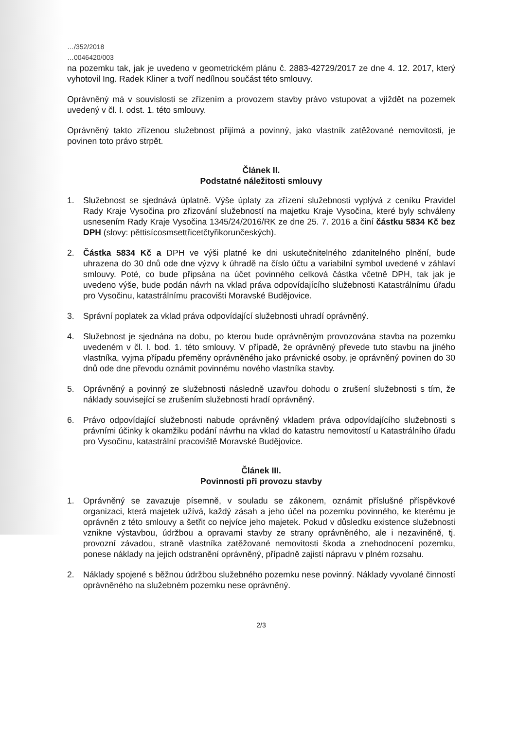…/352/2018
…0046420/003
na pozemku tak, jak je uvedeno v geometrickém plánu č. 2883-42729/2017 ze dne 4. 12. 2017, který vyhotovil Ing. Radek Kliner a tvoří nedílnou součást této smlouvy.
Oprávněný má v souvislosti se zřízením a provozem stavby právo vstupovat a vjíždět na pozemek uvedený v čl. I. odst. 1. této smlouvy.
Oprávněný takto zřízenou služebnost přijímá a povinný, jako vlastník zatěžované nemovitosti, je povinen toto právo strpět.
Článek II.
Podstatné náležitosti smlouvy
1. Služebnost se sjednává úplatně. Výše úplaty za zřízení služebnosti vyplývá z ceníku Pravidel Rady Kraje Vysočina pro zřizování služebností na majetku Kraje Vysočina, které byly schváleny usnesením Rady Kraje Vysočina 1345/24/2016/RK ze dne 25. 7. 2016 a činí částku 5834 Kč bez DPH (slovy: pěttisícosmsettřicetčtyřikorunčeských).
2. Částka 5834 Kč a DPH ve výši platné ke dni uskutečnitelného zdanitelného plnění, bude uhrazena do 30 dnů ode dne výzvy k úhradě na číslo účtu a variabilní symbol uvedené v záhlaví smlouvy. Poté, co bude připsána na účet povinného celková částka včetně DPH, tak jak je uvedeno výše, bude podán návrh na vklad práva odpovídajícího služebnosti Katastrálnímu úřadu pro Vysočinu, katastrálnímu pracovišti Moravské Budějovice.
3. Správní poplatek za vklad práva odpovídající služebnosti uhradí oprávněný.
4. Služebnost je sjednána na dobu, po kterou bude oprávněným provozována stavba na pozemku uvedeném v čl. I. bod. 1. této smlouvy. V případě, že oprávněný převede tuto stavbu na jiného vlastníka, vyjma případu přeměny oprávněného jako právnické osoby, je oprávněný povinen do 30 dnů ode dne převodu oznámit povinnému nového vlastníka stavby.
5. Oprávněný a povinný ze služebnosti následně uzavřou dohodu o zrušení služebnosti s tím, že náklady související se zrušením služebnosti hradí oprávněný.
6. Právo odpovídající služebnosti nabude oprávněný vkladem práva odpovídajícího služebnosti s právními účinky k okamžiku podání návrhu na vklad do katastru nemovitostí u Katastrálního úřadu pro Vysočinu, katastrální pracoviště Moravské Budějovice.
Článek III.
Povinnosti při provozu stavby
1. Oprávněný se zavazuje písemně, v souladu se zákonem, oznámit příslušné příspěvkové organizaci, která majetek užívá, každý zásah a jeho účel na pozemku povinného, ke kterému je oprávněn z této smlouvy a šetřit co nejvíce jeho majetek. Pokud v důsledku existence služebnosti vznikne výstavbou, údržbou a opravami stavby ze strany oprávněného, ale i nezaviněně, tj. provozní závadou, straně vlastníka zatěžované nemovitosti škoda a znehodnocení pozemku, ponese náklady na jejich odstranění oprávněný, případně zajistí nápravu v plném rozsahu.
2. Náklady spojené s běžnou údržbou služebného pozemku nese povinný. Náklady vyvolané činností oprávněného na služebném pozemku nese oprávněný.
2/3